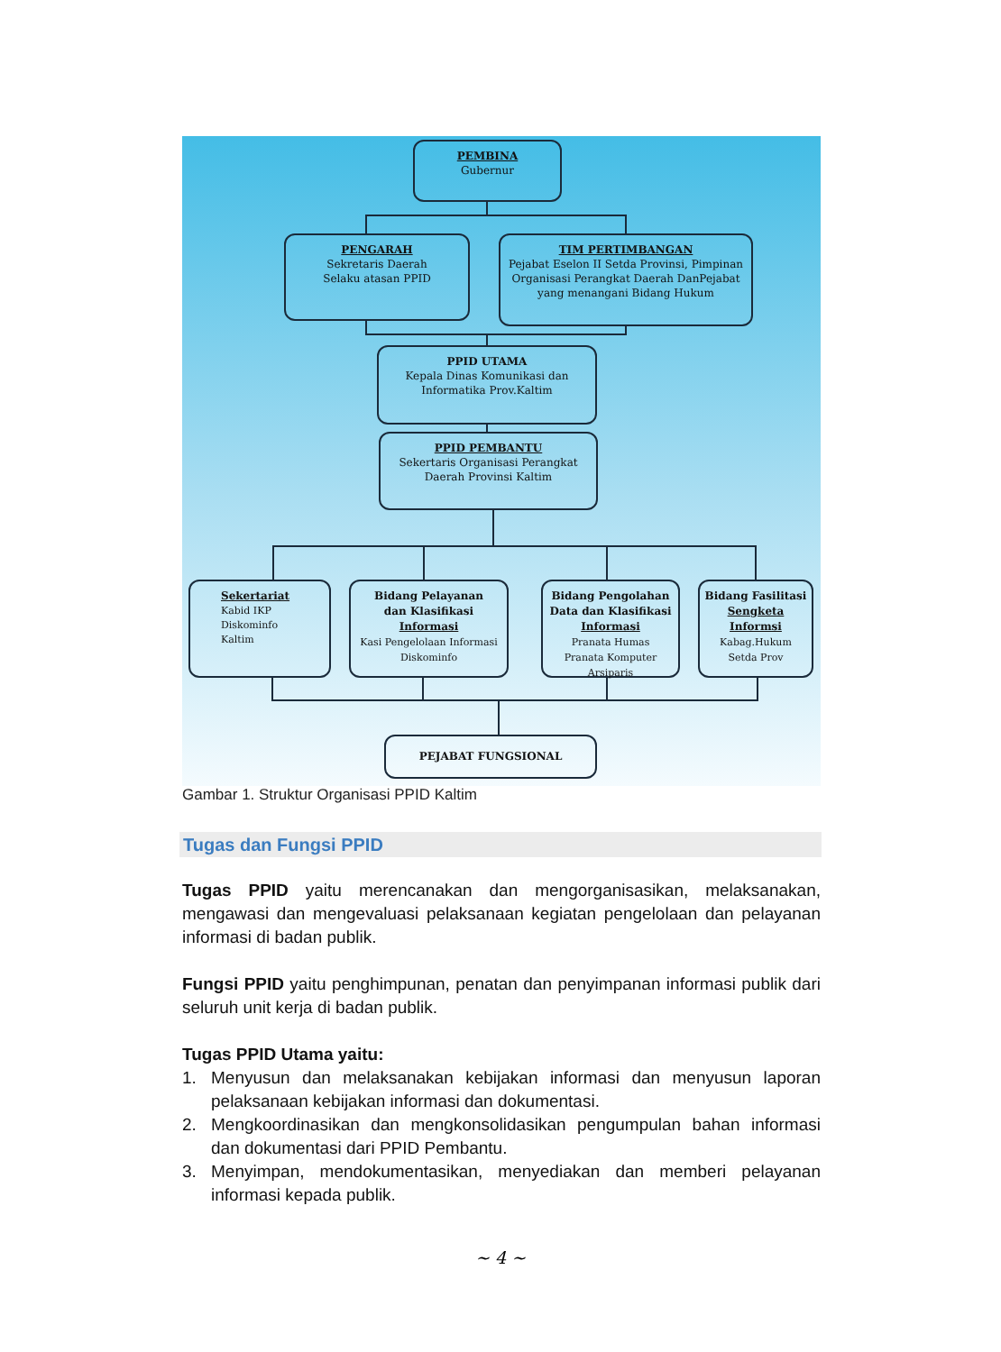PEMBINA
Gubernur
PENGARAH
Sekretaris Daerah
Selaku atasan PPID
TIM PERTIMBANGAN
Pejabat Eselon II Setda Provinsi, Pimpinan Organisasi Perangkat Daerah DanPejabat yang menangani Bidang Hukum
PPID UTAMA
Kepala Dinas Komunikasi dan Informatika Prov.Kaltim
PPID PEMBANTU
Sekertaris Organisasi Perangkat Daerah Provinsi Kaltim
Sekertariat
Kabid IKP
Diskominfo
Kaltim
Bidang Pelayanan
dan Klasifikasi
Informasi
Kasi Pengelolaan Informasi Diskominfo
Bidang Pengolahan Data dan Klasifikasi Informasi
Pranata Humas
Pranata Komputer
Arsiparis
Bidang Fasilitasi Sengketa Informsi
Kabag.Hukum
Setda Prov
PEJABAT FUNGSIONAL
Gambar 1. Struktur Organisasi PPID Kaltim
Tugas dan Fungsi PPID
Tugas PPID yaitu merencanakan dan mengorganisasikan, melaksanakan, mengawasi dan mengevaluasi pelaksanaan kegiatan pengelolaan dan pelayanan informasi di badan publik.
Fungsi PPID yaitu penghimpunan, penatan dan penyimpanan informasi publik dari seluruh unit kerja di badan publik.
Tugas PPID Utama yaitu:
1. Menyusun dan melaksanakan kebijakan informasi dan menyusun laporan pelaksanaan kebijakan informasi dan dokumentasi.
2. Mengkoordinasikan dan mengkonsolidasikan pengumpulan bahan informasi dan dokumentasi dari PPID Pembantu.
3. Menyimpan, mendokumentasikan, menyediakan dan memberi pelayanan informasi kepada publik.
~ 4 ~